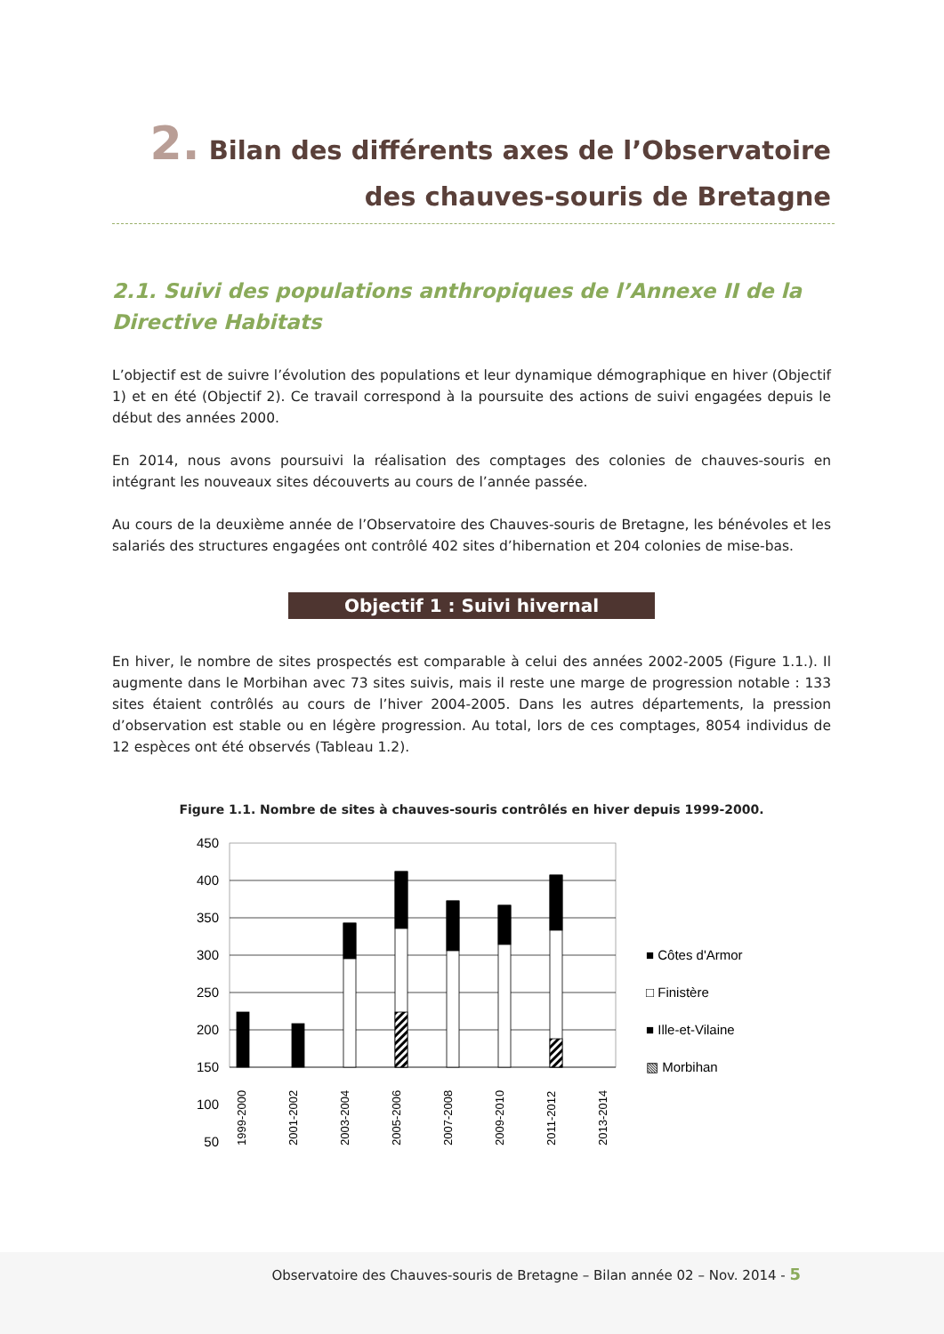2. Bilan des différents axes de l’Observatoire
des chauves-souris de Bretagne
2.1. Suivi des populations anthropiques de l’Annexe II de la Directive Habitats
L’objectif est de suivre l’évolution des populations et leur dynamique démographique en hiver (Objectif 1) et en été (Objectif 2). Ce travail correspond à la poursuite des actions de suivi engagées depuis le début des années 2000.
En 2014, nous avons poursuivi la réalisation des comptages des colonies de chauves-souris en intégrant les nouveaux sites découverts au cours de l’année passée.
Au cours de la deuxième année de l’Observatoire des Chauves-souris de Bretagne, les bénévoles et les salariés des structures engagées ont contrôlé 402 sites d’hibernation et 204 colonies de mise-bas.
Objectif 1 : Suivi hivernal
En hiver, le nombre de sites prospectés est comparable à celui des années 2002-2005 (Figure 1.1.). Il augmente dans le Morbihan avec 73 sites suivis, mais il reste une marge de progression notable : 133 sites étaient contrôlés au cours de l’hiver 2004-2005. Dans les autres départements, la pression d’observation est stable ou en légère progression. Au total, lors de ces comptages, 8054 individus de 12 espèces ont été observés (Tableau 1.2).
Figure 1.1. Nombre de sites à chauves-souris contrôlés en hiver depuis 1999-2000.
450
400
350
300
250
200
150
100
50
■ Côtes d'Armor
□ Finistère
■ Ille-et-Vilaine
▧ Morbihan
1999-2000
2001-2002
2003-2004
2005-2006
2007-2008
2009-2010
2011-2012
2013-2014
Observatoire des Chauves-souris de Bretagne – Bilan année 02 – Nov. 2014 - 5